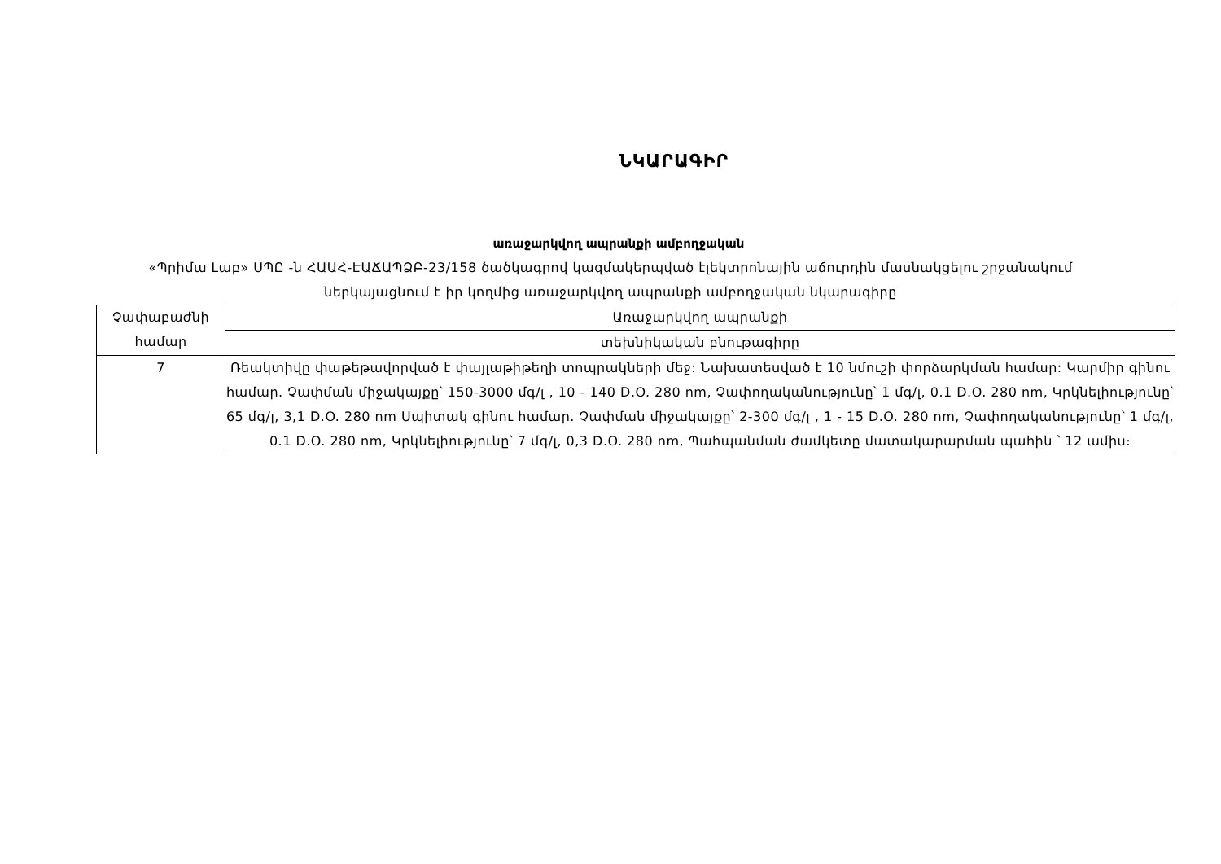ՆԿԱՐԱԳԻՐ
առաջարկվող ապրանքի ամբողջական
«Պրիմա Լաբ» ՍՊԸ -ն ՀԱԱՀ-ԷԱՃԱՊՁԲ-23/158 ծածկագրով կազմակերպված էլեկտրոնային աճուրդին մասնակցելու շրջանակում ներկայացնում է իր կողմից առաջարկվող ապրանքի ամբողջական նկարագիրը
| Չափաբաժնի համար | Առաջարկվող ապրանքի |
| | տեխնիկական բնութագիրը |
| 7 | Ռեակտիվը փաթեթավորված է փայլաթիթեղի տոպրակների մեջ: Նախատեսված է 10 նմուշի փորձարկման համար: Կարմիր գինու համար. Չափման միջակայքը՝ 150-3000 մգ/լ , 10 - 140 D.O. 280 nm, Չափողականությունը՝ 1 մգ/լ, 0.1 D.O. 280 nm, Կրկնելիությունը՝ 65 մգ/լ, 3,1 D.O. 280 nm Սպիտակ գինու համար. Չափման միջակայքը՝ 2-300 մգ/լ , 1 - 15 D.O. 280 nm, Չափողականությունը՝ 1 մգ/լ, 0.1 D.O. 280 nm, Կրկնելիությունը՝ 7 մգ/լ, 0,3 D.O. 280 nm, Պահպանման ժամկետը մատակարարման պահին ՝ 12 ամիս։ |